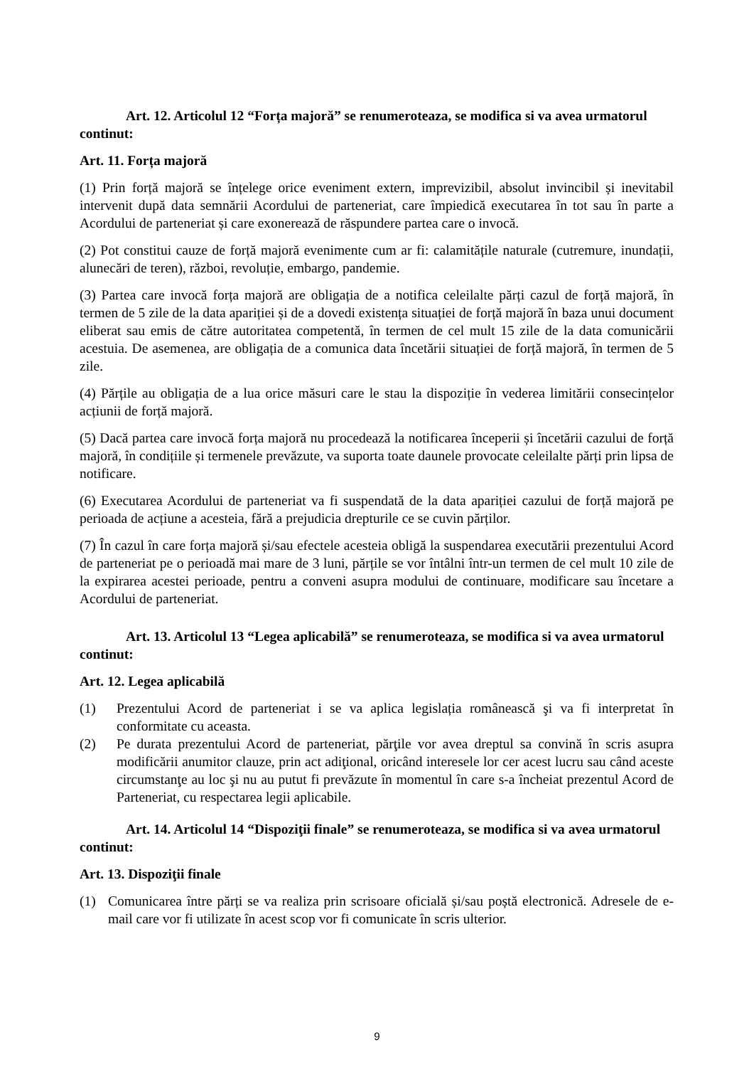Art. 12. Articolul 12 “Forța majoră” se renumeroteaza, se modifica si va avea urmatorul continut:
Art. 11. Forța majoră
(1) Prin forță majoră se înțelege orice eveniment extern, imprevizibil, absolut invincibil și inevitabil intervenit după data semnării Acordului de parteneriat, care împiedică executarea în tot sau în parte a Acordului de parteneriat și care exonerează de răspundere partea care o invocă.
(2) Pot constitui cauze de forță majoră evenimente cum ar fi: calamitățile naturale (cutremure, inundații, alunecări de teren), război, revoluție, embargo, pandemie.
(3) Partea care invocă forța majoră are obligația de a notifica celeilalte părți cazul de forță majoră, în termen de 5 zile de la data apariției și de a dovedi existența situației de forță majoră în baza unui document eliberat sau emis de către autoritatea competentă, în termen de cel mult 15 zile de la data comunicării acestuia. De asemenea, are obligația de a comunica data încetării situației de forță majoră, în termen de 5 zile.
(4) Părțile au obligația de a lua orice măsuri care le stau la dispoziție în vederea limitării consecințelor acțiunii de forță majoră.
(5) Dacă partea care invocă forța majoră nu procedează la notificarea începerii și încetării cazului de forță majoră, în condițiile și termenele prevăzute, va suporta toate daunele provocate celeilalte părți prin lipsa de notificare.
(6) Executarea Acordului de parteneriat va fi suspendată de la data apariției cazului de forță majoră pe perioada de acțiune a acesteia, fără a prejudicia drepturile ce se cuvin părților.
(7) În cazul în care forța majoră și/sau efectele acesteia obligă la suspendarea executării prezentului Acord de parteneriat pe o perioadă mai mare de 3 luni, părțile se vor întâlni într-un termen de cel mult 10 zile de la expirarea acestei perioade, pentru a conveni asupra modului de continuare, modificare sau încetare a Acordului de parteneriat.
Art. 13. Articolul 13 “Legea aplicabilă” se renumeroteaza, se modifica si va avea urmatorul continut:
Art. 12. Legea aplicabilă
(1) Prezentului Acord de parteneriat i se va aplica legislația românească şi va fi interpretat în conformitate cu aceasta.
(2) Pe durata prezentului Acord de parteneriat, părţile vor avea dreptul sa convină în scris asupra modificării anumitor clauze, prin act adiţional, oricând interesele lor cer acest lucru sau când aceste circumstanţe au loc şi nu au putut fi prevăzute în momentul în care s-a încheiat prezentul Acord de Parteneriat, cu respectarea legii aplicabile.
Art. 14. Articolul 14 “Dispoziţii finale” se renumeroteaza, se modifica si va avea urmatorul continut:
Art. 13. Dispoziţii finale
(1) Comunicarea între părți se va realiza prin scrisoare oficială și/sau poștă electronică. Adresele de e-mail care vor fi utilizate în acest scop vor fi comunicate în scris ulterior.
9